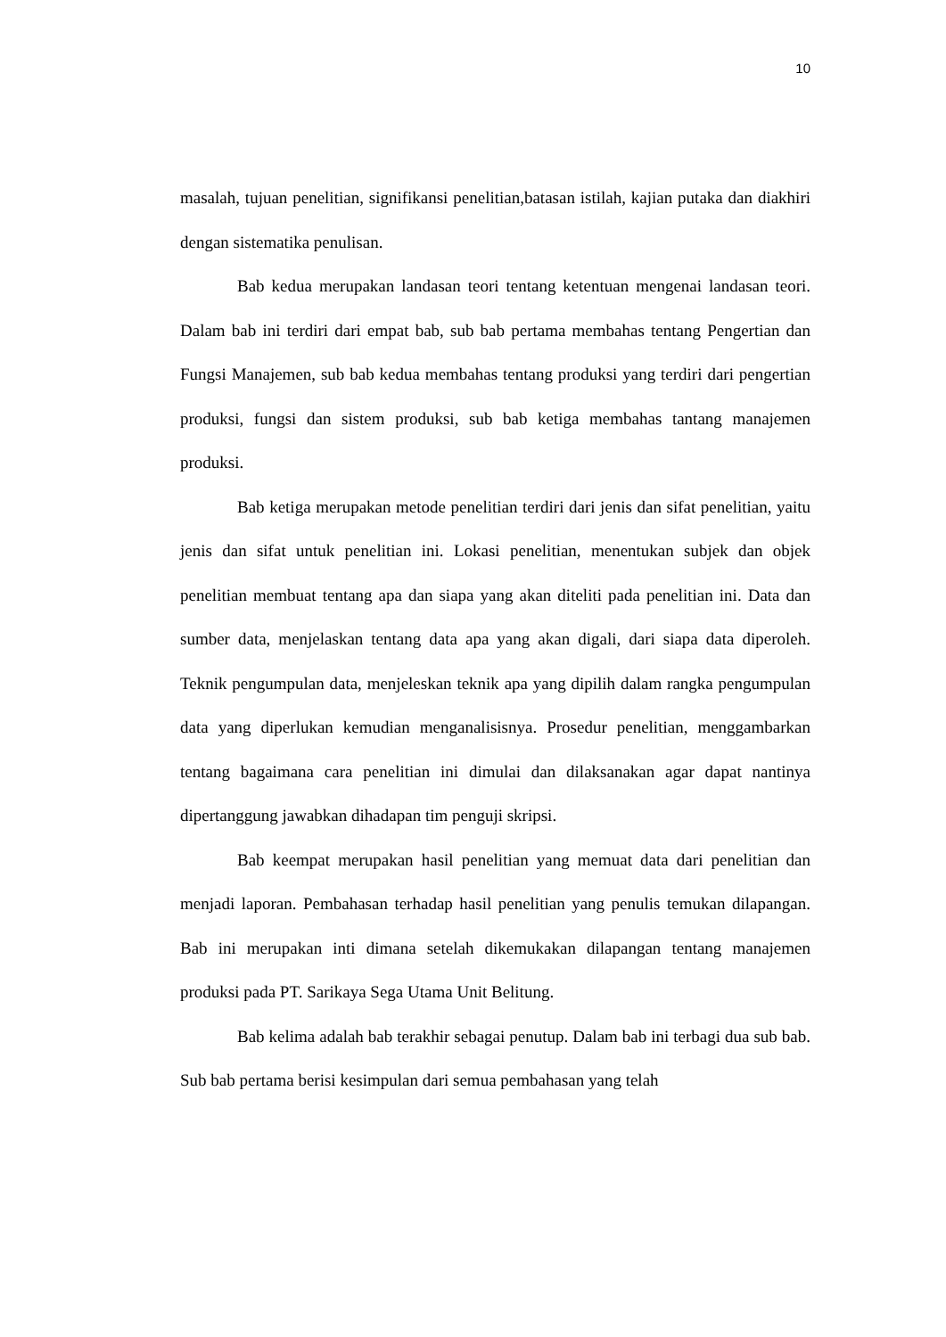10
masalah, tujuan penelitian, signifikansi penelitian,batasan istilah, kajian putaka dan diakhiri dengan sistematika penulisan.
Bab kedua merupakan landasan teori tentang ketentuan mengenai landasan teori. Dalam bab ini terdiri dari empat bab, sub bab pertama membahas tentang Pengertian dan Fungsi Manajemen, sub bab kedua membahas tentang produksi yang terdiri dari pengertian produksi, fungsi dan sistem produksi, sub bab ketiga membahas tantang manajemen produksi.
Bab ketiga merupakan metode penelitian terdiri dari jenis dan sifat penelitian, yaitu jenis dan sifat untuk penelitian ini. Lokasi penelitian, menentukan subjek dan objek penelitian membuat tentang apa dan siapa yang akan diteliti pada penelitian ini. Data dan sumber data, menjelaskan tentang data apa yang akan digali, dari siapa data diperoleh. Teknik pengumpulan data, menjeleskan teknik apa yang dipilih dalam rangka pengumpulan data yang diperlukan kemudian menganalisisnya. Prosedur penelitian, menggambarkan tentang bagaimana cara penelitian ini dimulai dan dilaksanakan agar dapat nantinya dipertanggung jawabkan dihadapan tim penguji skripsi.
Bab keempat merupakan hasil penelitian yang memuat data dari penelitian dan menjadi laporan. Pembahasan terhadap hasil penelitian yang penulis temukan dilapangan. Bab ini merupakan inti dimana setelah dikemukakan dilapangan tentang manajemen produksi pada PT. Sarikaya Sega Utama Unit Belitung.
Bab kelima adalah bab terakhir sebagai penutup. Dalam bab ini terbagi dua sub bab. Sub bab pertama berisi kesimpulan dari semua pembahasan yang telah